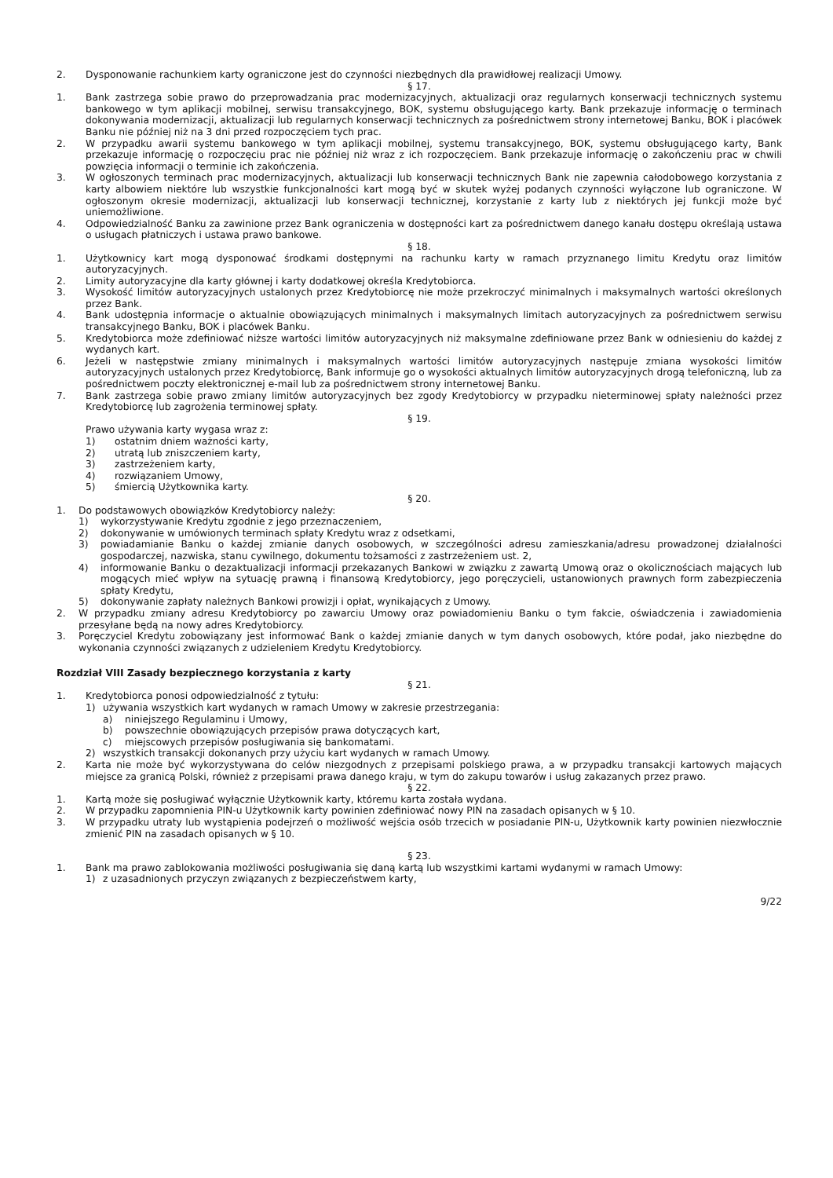2. Dysponowanie rachunkiem karty ograniczone jest do czynności niezbędnych dla prawidłowej realizacji Umowy.
§ 17.
1. Bank zastrzega sobie prawo do przeprowadzania prac modernizacyjnych, aktualizacji oraz regularnych konserwacji technicznych systemu bankowego w tym aplikacji mobilnej, serwisu transakcyjnego, BOK, systemu obsługującego karty. Bank przekazuje informację o terminach dokonywania modernizacji, aktualizacji lub regularnych konserwacji technicznych za pośrednictwem strony internetowej Banku, BOK i placówek Banku nie później niż na 3 dni przed rozpoczęciem tych prac.
2. W przypadku awarii systemu bankowego w tym aplikacji mobilnej, systemu transakcyjnego, BOK, systemu obsługującego karty, Bank przekazuje informację o rozpoczęciu prac nie później niż wraz z ich rozpoczęciem. Bank przekazuje informację o zakończeniu prac w chwili powzięcia informacji o terminie ich zakończenia.
3. W ogłoszonych terminach prac modernizacyjnych, aktualizacji lub konserwacji technicznych Bank nie zapewnia całodobowego korzystania z karty albowiem niektóre lub wszystkie funkcjonalności kart mogą być w skutek wyżej podanych czynności wyłączone lub ograniczone. W ogłoszonym okresie modernizacji, aktualizacji lub konserwacji technicznej, korzystanie z karty lub z niektórych jej funkcji może być uniemożliwione.
4. Odpowiedzialność Banku za zawinione przez Bank ograniczenia w dostępności kart za pośrednictwem danego kanału dostępu określają ustawa o usługach płatniczych i ustawa prawo bankowe.
§ 18.
1. Użytkownicy kart mogą dysponować środkami dostępnymi na rachunku karty w ramach przyznanego limitu Kredytu oraz limitów autoryzacyjnych.
2. Limity autoryzacyjne dla karty głównej i karty dodatkowej określa Kredytobiorca.
3. Wysokość limitów autoryzacyjnych ustalonych przez Kredytobiorcę nie może przekroczyć minimalnych i maksymalnych wartości określonych przez Bank.
4. Bank udostępnia informacje o aktualnie obowiązujących minimalnych i maksymalnych limitach autoryzacyjnych za pośrednictwem serwisu transakcyjnego Banku, BOK i placówek Banku.
5. Kredytobiorca może zdefiniować niższe wartości limitów autoryzacyjnych niż maksymalne zdefiniowane przez Bank w odniesieniu do każdej z wydanych kart.
6. Jeżeli w następstwie zmiany minimalnych i maksymalnych wartości limitów autoryzacyjnych następuje zmiana wysokości limitów autoryzacyjnych ustalonych przez Kredytobiorcę, Bank informuje go o wysokości aktualnych limitów autoryzacyjnych drogą telefoniczną, lub za pośrednictwem poczty elektronicznej e-mail lub za pośrednictwem strony internetowej Banku.
7. Bank zastrzega sobie prawo zmiany limitów autoryzacyjnych bez zgody Kredytobiorcy w przypadku nieterminowej spłaty należności przez Kredytobiorcę lub zagrożenia terminowej spłaty.
§ 19.
Prawo używania karty wygasa wraz z:
1) ostatnim dniem ważności karty,
2) utratą lub zniszczeniem karty,
3) zastrzeżeniem karty,
4) rozwiązaniem Umowy,
5) śmiercią Użytkownika karty.
§ 20.
1. Do podstawowych obowiązków Kredytobiorcy należy:
1) wykorzystywanie Kredytu zgodnie z jego przeznaczeniem,
2) dokonywanie w umówionych terminach spłaty Kredytu wraz z odsetkami,
3) powiadamianie Banku o każdej zmianie danych osobowych, w szczególności adresu zamieszkania/adresu prowadzonej działalności gospodarczej, nazwiska, stanu cywilnego, dokumentu tożsamości z zastrzeżeniem ust. 2,
4) informowanie Banku o dezaktualizacji informacji przekazanych Bankowi w związku z zawartą Umową oraz o okolicznościach mających lub mogących mieć wpływ na sytuację prawną i finansową Kredytobiorcy, jego poręczycieli, ustanowionych prawnych form zabezpieczenia spłaty Kredytu,
5) dokonywanie zapłaty należnych Bankowi prowizji i opłat, wynikających z Umowy.
2. W przypadku zmiany adresu Kredytobiorcy po zawarciu Umowy oraz powiadomieniu Banku o tym fakcie, oświadczenia i zawiadomienia przesyłane będą na nowy adres Kredytobiorcy.
3. Poręczyciel Kredytu zobowiązany jest informować Bank o każdej zmianie danych w tym danych osobowych, które podał, jako niezbędne do wykonania czynności związanych z udzieleniem Kredytu Kredytobiorcy.
Rozdział VIII Zasady bezpiecznego korzystania z karty
§ 21.
1. Kredytobiorca ponosi odpowiedzialność z tytułu:
1) używania wszystkich kart wydanych w ramach Umowy w zakresie przestrzegania:
a) niniejszego Regulaminu i Umowy,
b) powszechnie obowiązujących przepisów prawa dotyczących kart,
c) miejscowych przepisów posługiwania się bankomatami.
2) wszystkich transakcji dokonanych przy użyciu kart wydanych w ramach Umowy.
2. Karta nie może być wykorzystywana do celów niezgodnych z przepisami polskiego prawa, a w przypadku transakcji kartowych mających miejsce za granicą Polski, również z przepisami prawa danego kraju, w tym do zakupu towarów i usług zakazanych przez prawo.
§ 22.
1. Kartą może się posługiwać wyłącznie Użytkownik karty, któremu karta została wydana.
2. W przypadku zapomnienia PIN-u Użytkownik karty powinien zdefiniować nowy PIN na zasadach opisanych w § 10.
3. W przypadku utraty lub wystąpienia podejrzeń o możliwość wejścia osób trzecich w posiadanie PIN-u, Użytkownik karty powinien niezwłocznie zmienić PIN na zasadach opisanych w § 10.
§ 23.
1. Bank ma prawo zablokowania możliwości posługiwania się daną kartą lub wszystkimi kartami wydanymi w ramach Umowy:
1) z uzasadnionych przyczyn związanych z bezpieczeństwem karty,
9/22